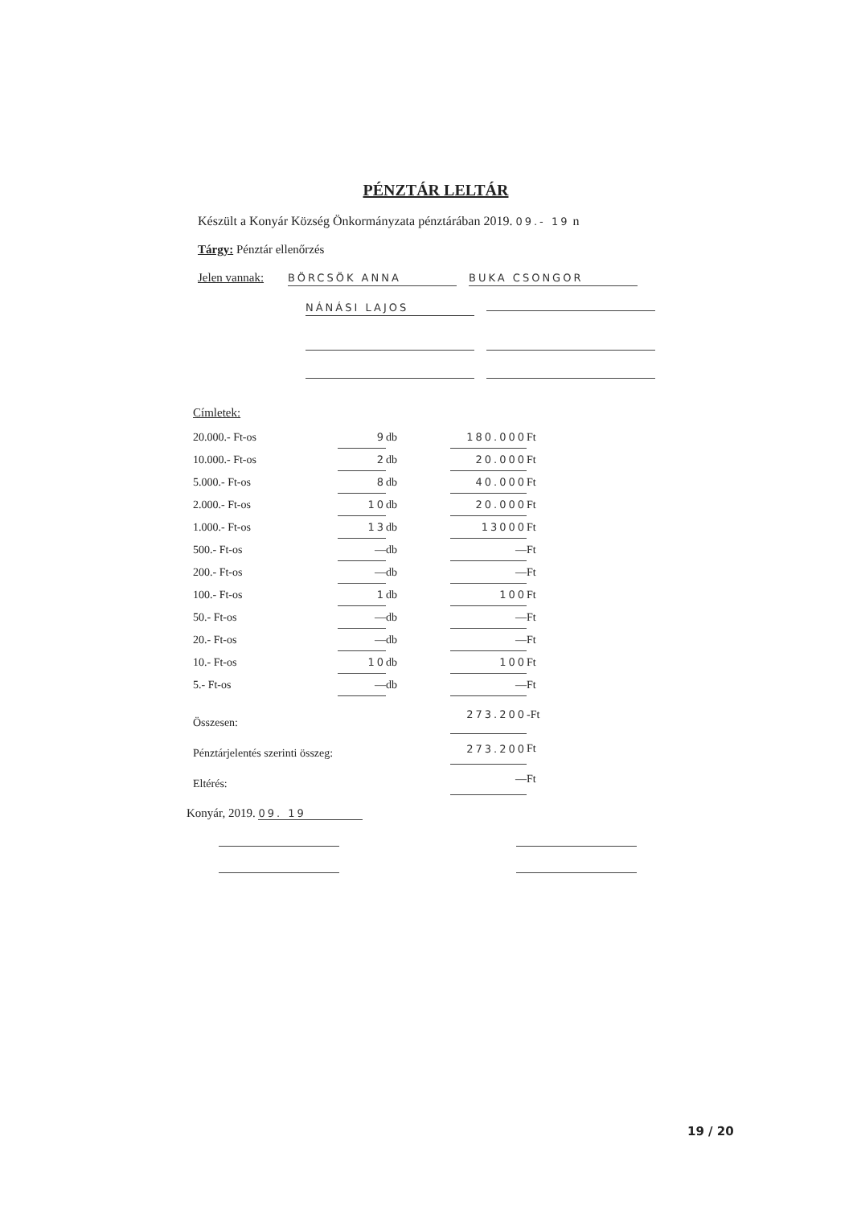PÉNZTÁR LELTÁR
Készült a Konyár Község Önkormányzata pénztárában 2019. 09.- 19 n
Tárgy: Pénztár ellenőrzés
Jelen vannak: BÖRCSÖK ANNA BUKA CSONGOR
NÁNÁSI LAJOS
Címletek:
| 20.000.- Ft-os | 9 | db | 180.000 | Ft |
| 10.000.- Ft-os | 2 | db | 20.000 | Ft |
| 5.000.- Ft-os | 8 | db | 40.000 | Ft |
| 2.000.- Ft-os | 10 | db | 20.000 | Ft |
| 1.000.- Ft-os | 13 | db | 13000 | Ft |
| 500.- Ft-os | — | db | — | Ft |
| 200.- Ft-os | — | db | — | Ft |
| 100.- Ft-os | 1 | db | 100 | Ft |
| 50.- Ft-os | — | db | — | Ft |
| 20.- Ft-os | — | db | — | Ft |
| 10.- Ft-os | 10 | db | 100 | Ft |
| 5.- Ft-os | — | db | — | Ft |
| Összesen: | | | 273.200 | -Ft |
| Pénztárjelentés szerinti összeg: | | | 273.200 | Ft |
| Eltérés: | | | — | Ft |
Konyár, 2019. 09. 19
19 / 20